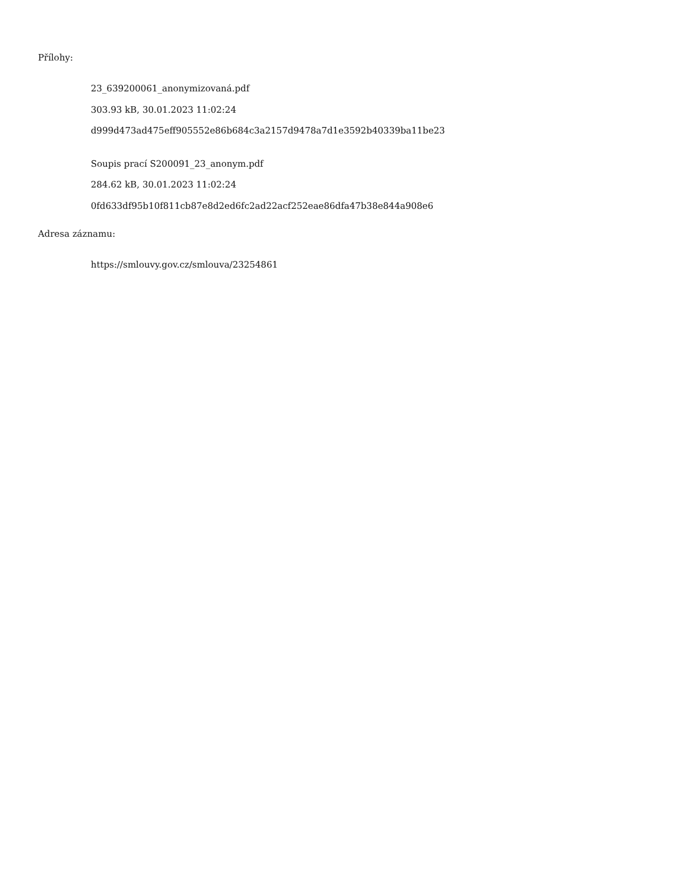Přílohy:
23_639200061_anonymizovaná.pdf
303.93 kB, 30.01.2023 11:02:24
d999d473ad475eff905552e86b684c3a2157d9478a7d1e3592b40339ba11be23
Soupis prací S200091_23_anonym.pdf
284.62 kB, 30.01.2023 11:02:24
0fd633df95b10f811cb87e8d2ed6fc2ad22acf252eae86dfa47b38e844a908e6
Adresa záznamu:
https://smlouvy.gov.cz/smlouva/23254861